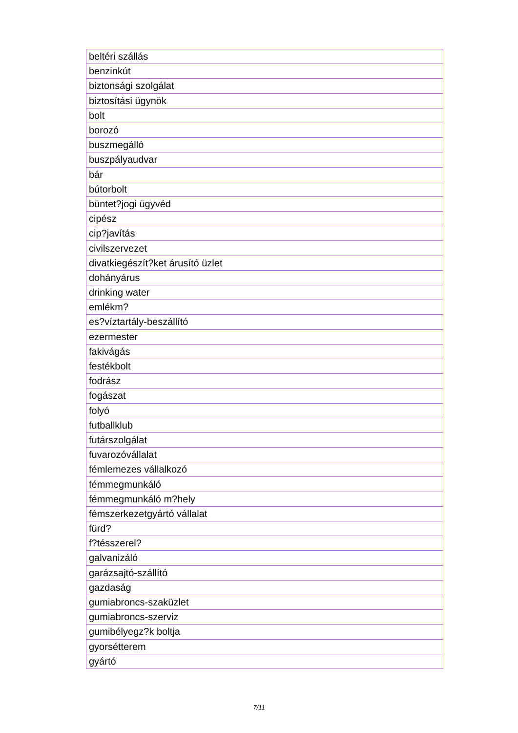| beltéri szállás |
| benzinkút |
| biztonsági szolgálat |
| biztosítási ügynök |
| bolt |
| borozó |
| buszmegálló |
| buszpályaudvar |
| bár |
| bútorbolt |
| büntet?jogi ügyvéd |
| cipész |
| cip?javítás |
| civilszervezet |
| divatkiegészít?ket árusító üzlet |
| dohányárus |
| drinking water |
| emlékm? |
| es?víztartály-beszállító |
| ezermester |
| fakivágás |
| festékbolt |
| fodrász |
| fogászat |
| folyó |
| futballklub |
| futárszolgálat |
| fuvarozóvállalat |
| fémlemezes vállalkozó |
| fémmegmunkáló |
| fémmegmunkáló m?hely |
| fémszerkezetgyártó vállalat |
| fürd? |
| f?tésszerel? |
| galvanizáló |
| garázsajtó-szállító |
| gazdaság |
| gumiabroncs-szaküzlet |
| gumiabroncs-szerviz |
| gumibélyegz?k boltja |
| gyorsétterem |
| gyártó |
7/11